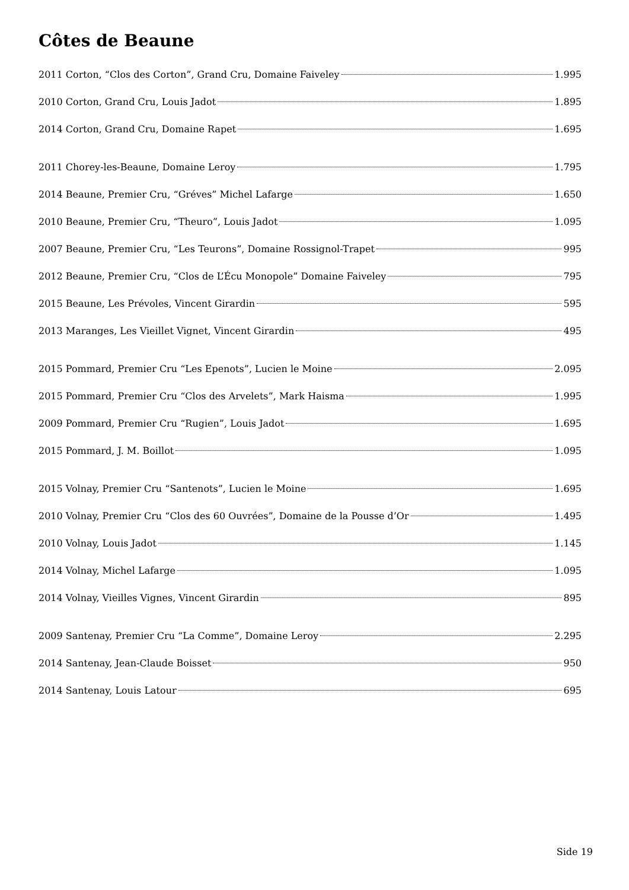Côtes de Beaune
2011 Corton, “Clos des Corton”, Grand Cru, Domaine Faiveley 1.995
2010 Corton, Grand Cru, Louis Jadot 1.895
2014 Corton, Grand Cru, Domaine Rapet 1.695
2011 Chorey-les-Beaune, Domaine Leroy 1.795
2014 Beaune, Premier Cru, “Gréves” Michel Lafarge 1.650
2010 Beaune, Premier Cru, “Theuro”, Louis Jadot 1.095
2007 Beaune, Premier Cru, “Les Teurons”, Domaine Rossignol-Trapet 995
2012 Beaune, Premier Cru, “Clos de L’Écu Monopole” Domaine Faiveley 795
2015 Beaune, Les Prévoles, Vincent Girardin 595
2013 Maranges, Les Vieillet Vignet, Vincent Girardin 495
2015 Pommard, Premier Cru “Les Epenots”, Lucien le Moine 2.095
2015 Pommard, Premier Cru “Clos des Arvelets”, Mark Haisma 1.995
2009 Pommard, Premier Cru “Rugien”, Louis Jadot 1.695
2015 Pommard, J. M. Boillot 1.095
2015 Volnay, Premier Cru “Santenots”, Lucien le Moine 1.695
2010 Volnay, Premier Cru “Clos des 60 Ouvrées”, Domaine de la Pousse d’Or 1.495
2010 Volnay, Louis Jadot 1.145
2014 Volnay, Michel Lafarge 1.095
2014 Volnay, Vieilles Vignes, Vincent Girardin 895
2009 Santenay, Premier Cru “La Comme”, Domaine Leroy 2.295
2014 Santenay, Jean-Claude Boisset 950
2014 Santenay, Louis Latour 695
Side 19